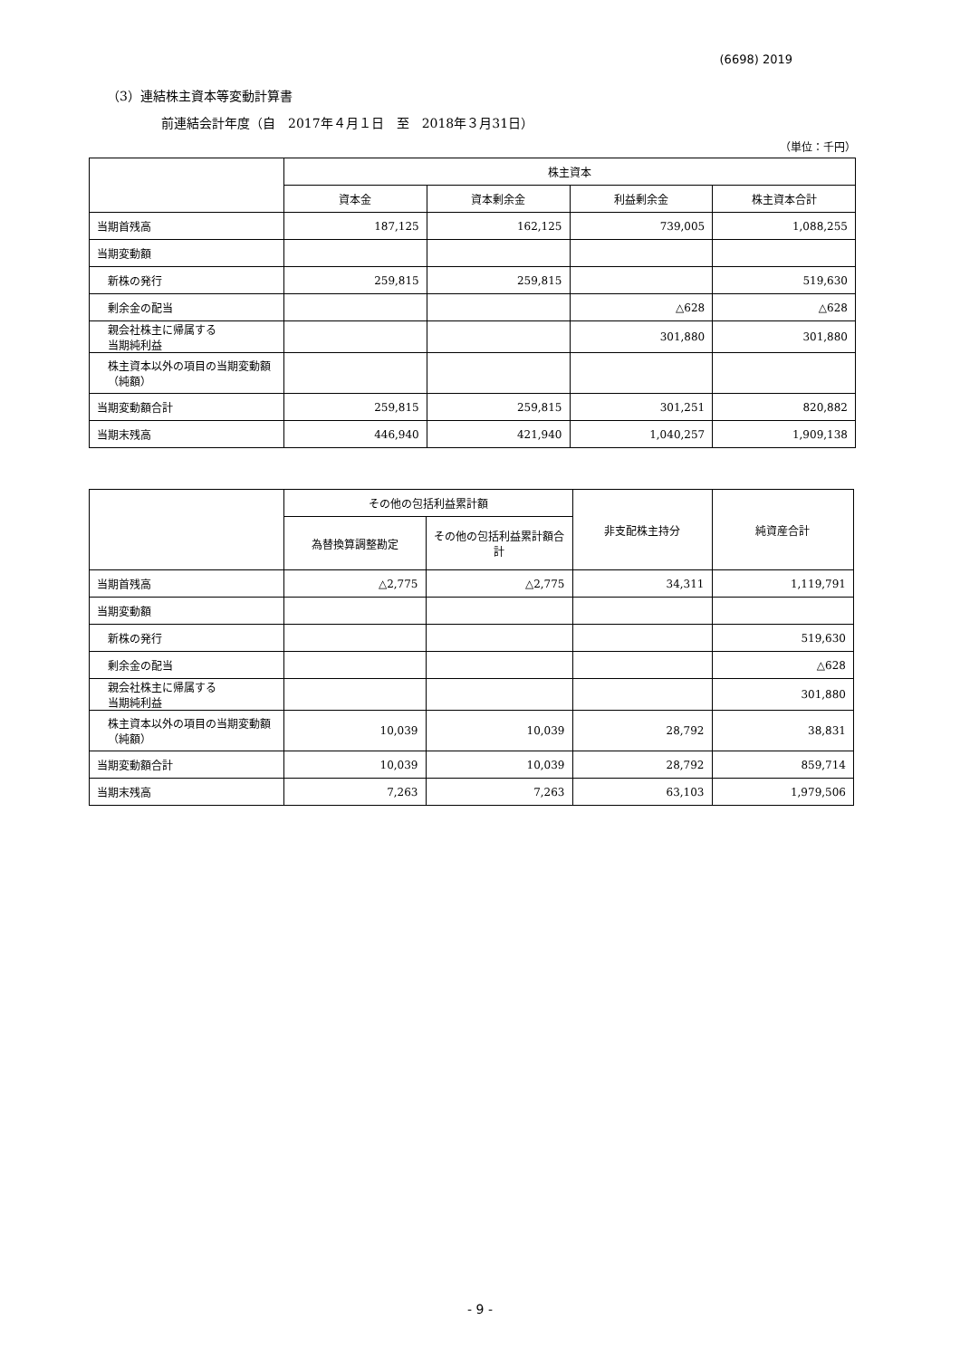(6698) 2019
（3）連結株主資本等変動計算書
前連結会計年度（自　2017年４月１日　至　2018年３月31日）
（単位：千円）
| | 株主資本 | | | |
| --- | --- | --- | --- | --- |
| | 資本金 | 資本剰余金 | 利益剰余金 | 株主資本合計 |
| 当期首残高 | 187,125 | 162,125 | 739,005 | 1,088,255 |
| 当期変動額 | | | | |
| 新株の発行 | 259,815 | 259,815 | | 519,630 |
| 剰余金の配当 | | | △628 | △628 |
| 親会社株主に帰属する 当期純利益 | | | 301,880 | 301,880 |
| 株主資本以外の項目の当期変動額（純額） | | | | |
| 当期変動額合計 | 259,815 | 259,815 | 301,251 | 820,882 |
| 当期末残高 | 446,940 | 421,940 | 1,040,257 | 1,909,138 |
| | その他の包括利益累計額 | | 非支配株主持分 | 純資産合計 |
| --- | --- | --- | --- | --- |
| | 為替換算調整勘定 | その他の包括利益累計額合計 | | |
| 当期首残高 | △2,775 | △2,775 | 34,311 | 1,119,791 |
| 当期変動額 | | | | |
| 新株の発行 | | | | 519,630 |
| 剰余金の配当 | | | | △628 |
| 親会社株主に帰属する 当期純利益 | | | | 301,880 |
| 株主資本以外の項目の当期変動額（純額） | 10,039 | 10,039 | 28,792 | 38,831 |
| 当期変動額合計 | 10,039 | 10,039 | 28,792 | 859,714 |
| 当期末残高 | 7,263 | 7,263 | 63,103 | 1,979,506 |
- 9 -